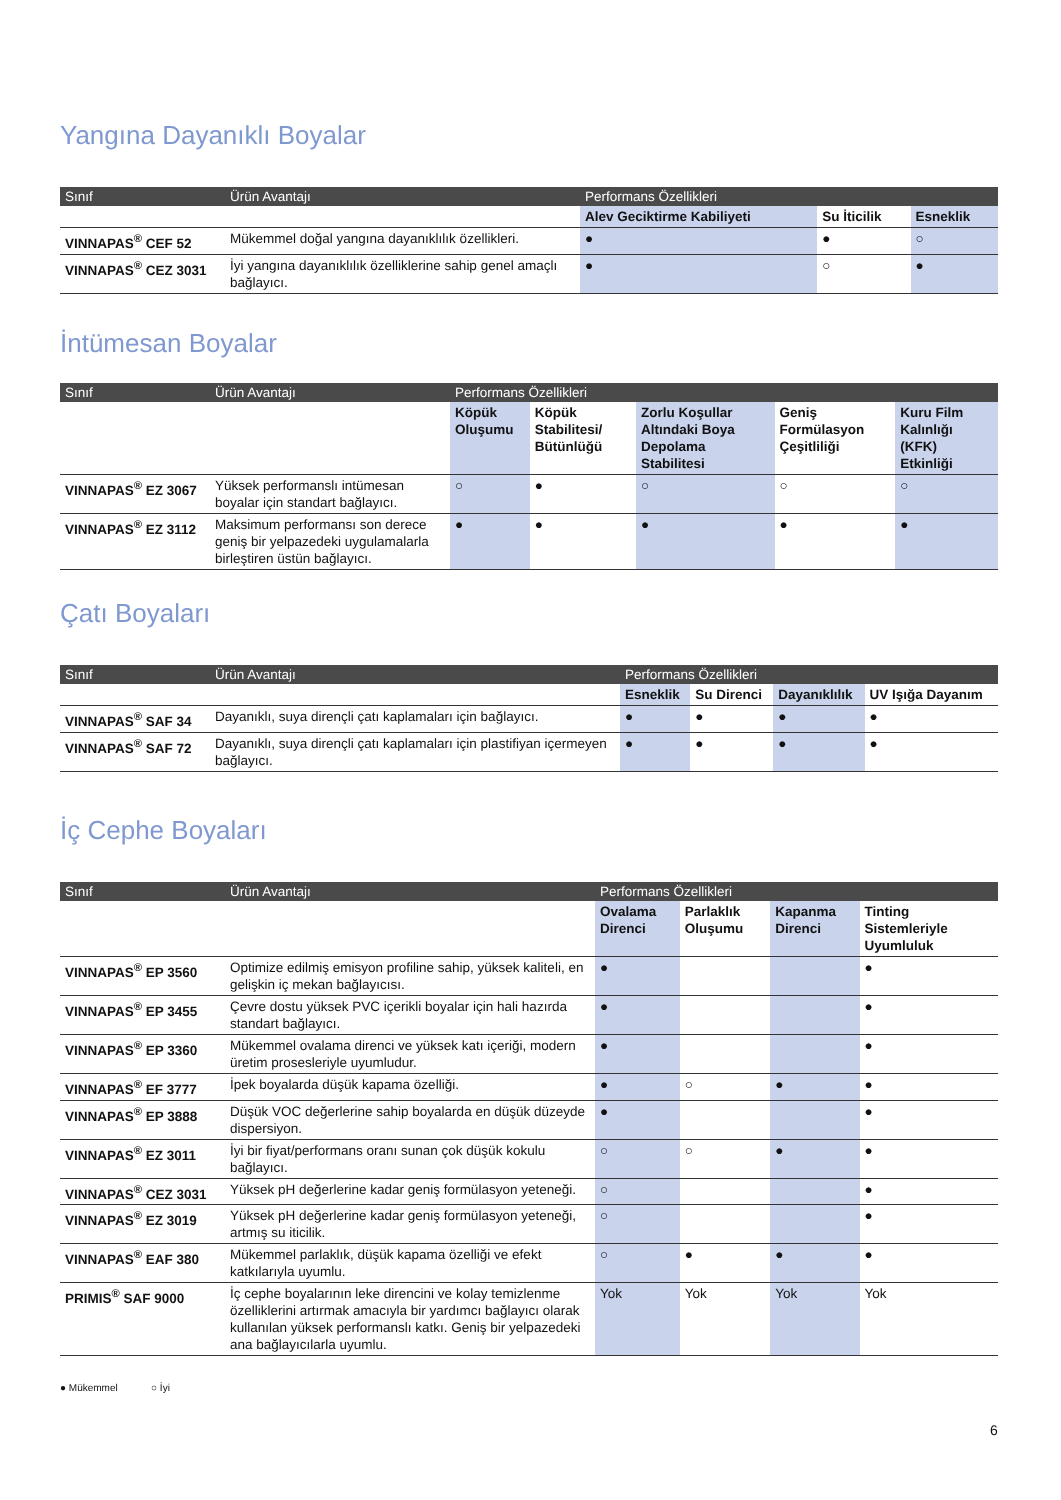Yangına Dayanıklı Boyalar
| Sınıf | Ürün Avantajı | Performans Özellikleri | | |
| --- | --- | --- | --- | --- |
| | | Alev Geciktirme Kabiliyeti | Su İticilik | Esneklik |
| VINNAPAS<sup>®</sup> CEF 52 | Mükemmel doğal yangına dayanıklılık özellikleri. | ● | ● | ○ |
| VINNAPAS<sup>®</sup> CEZ 3031 | İyi yangına dayanıklılık özelliklerine sahip genel amaçlı bağlayıcı. | ● | ○ | ● |
İntümesan Boyalar
| Sınıf | Ürün Avantajı | Performans Özellikleri | | | | |
| --- | --- | --- | --- | --- | --- | --- |
| | | Köpük Oluşumu | Köpük Stabilitesi/ Bütünlüğü | Zorlu Koşullar Altındaki Boya Depolama Stabilitesi | Geniş Formülasyon Çeşitliliği | Kuru Film Kalınlığı (KFK) Etkinliği |
| VINNAPAS<sup>®</sup> EZ 3067 | Yüksek performanslı intümesan boyalar için standart bağlayıcı. | ○ | ● | ○ | ○ | ○ |
| VINNAPAS<sup>®</sup> EZ 3112 | Maksimum performansı son derece geniş bir yelpazedeki uygulamalarla birleştiren üstün bağlayıcı. | ● | ● | ● | ● | ● |
Çatı Boyaları
| Sınıf | Ürün Avantajı | Performans Özellikleri | | | |
| --- | --- | --- | --- | --- | --- |
| | | Esneklik | Su Direnci | Dayanıklılık | UV Işığa Dayanım |
| VINNAPAS<sup>®</sup> SAF 34 | Dayanıklı, suya dirençli çatı kaplamaları için bağlayıcı. | ● | ● | ● | ● |
| VINNAPAS<sup>®</sup> SAF 72 | Dayanıklı, suya dirençli çatı kaplamaları için plastifiyan içermeyen bağlayıcı. | ● | ● | ● | ● |
İç Cephe Boyaları
| Sınıf | Ürün Avantajı | Performans Özellikleri | | | |
| --- | --- | --- | --- | --- | --- |
| | | Ovalama Direnci | Parlaklık Oluşumu | Kapanma Direnci | Tinting Sistemleriyle Uyumluluk |
| VINNAPAS<sup>®</sup> EP 3560 | Optimize edilmiş emisyon profiline sahip, yüksek kaliteli, en gelişkin iç mekan bağlayıcısı. | ● | | | ● |
| VINNAPAS<sup>®</sup> EP 3455 | Çevre dostu yüksek PVC içerikli boyalar için hali hazırda standart bağlayıcı. | ● | | | ● |
| VINNAPAS<sup>®</sup> EP 3360 | Mükemmel ovalama direnci ve yüksek katı içeriği, modern üretim prosesleriyle uyumludur. | ● | | | ● |
| VINNAPAS<sup>®</sup> EF 3777 | İpek boyalarda düşük kapama özelliği. | ● | ○ | ● | ● |
| VINNAPAS<sup>®</sup> EP 3888 | Düşük VOC değerlerine sahip boyalarda en düşük düzeyde dispersiyon. | ● | | | ● |
| VINNAPAS<sup>®</sup> EZ 3011 | İyi bir fiyat/performans oranı sunan çok düşük kokulu bağlayıcı. | ○ | ○ | ● | ● |
| VINNAPAS<sup>®</sup> CEZ 3031 | Yüksek pH değerlerine kadar geniş formülasyon yeteneği. | ○ | | | ● |
| VINNAPAS<sup>®</sup> EZ 3019 | Yüksek pH değerlerine kadar geniş formülasyon yeteneği, artmış su iticilik. | ○ | | | ● |
| VINNAPAS<sup>®</sup> EAF 380 | Mükemmel parlaklık, düşük kapama özelliği ve efekt katkılarıyla uyumlu. | ○ | ● | ● | ● |
| PRIMIS<sup>®</sup> SAF 9000 | İç cephe boyalarının leke direncini ve kolay temizlenme özelliklerini artırmak amacıyla bir yardımcı bağlayıcı olarak kullanılan yüksek performanslı katkı. Geniş bir yelpazedeki ana bağlayıcılarla uyumlu. | Yok | Yok | Yok | Yok |
● Mükemmel ○ İyi
6